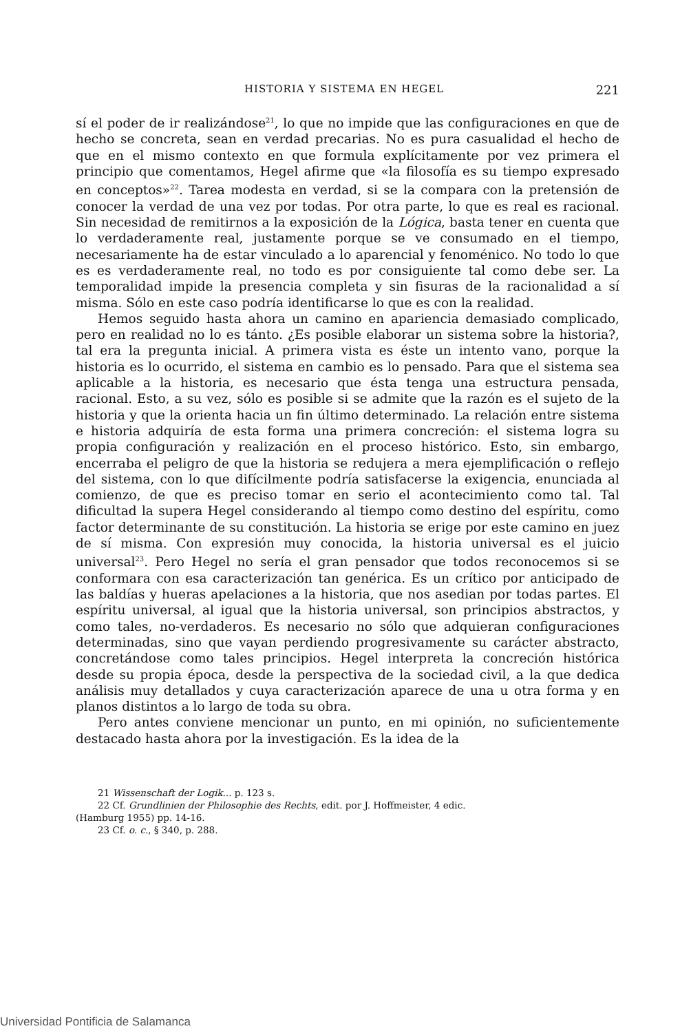HISTORIA Y SISTEMA EN HEGEL 221
sí el poder de ir realizándose<sup>21</sup>, lo que no impide que las configuraciones en que de hecho se concreta, sean en verdad precarias. No es pura casualidad el hecho de que en el mismo contexto en que formula explícitamente por vez primera el principio que comentamos, Hegel afirme que «la filosofía es su tiempo expresado en conceptos»<sup>22</sup>. Tarea modesta en verdad, si se la compara con la pretensión de conocer la verdad de una vez por todas. Por otra parte, lo que es real es racional. Sin necesidad de remitirnos a la exposición de la Lógica, basta tener en cuenta que lo verdaderamente real, justamente porque se ve consumado en el tiempo, necesariamente ha de estar vinculado a lo aparencial y fenoménico. No todo lo que es es verdaderamente real, no todo es por consiguiente tal como debe ser. La temporalidad impide la presencia completa y sin fisuras de la racionalidad a sí misma. Sólo en este caso podría identificarse lo que es con la realidad.
Hemos seguido hasta ahora un camino en apariencia demasiado complicado, pero en realidad no lo es tánto. ¿Es posible elaborar un sistema sobre la historia?, tal era la pregunta inicial. A primera vista es éste un intento vano, porque la historia es lo ocurrido, el sistema en cambio es lo pensado. Para que el sistema sea aplicable a la historia, es necesario que ésta tenga una estructura pensada, racional. Esto, a su vez, sólo es posible si se admite que la razón es el sujeto de la historia y que la orienta hacia un fin último determinado. La relación entre sistema e historia adquiría de esta forma una primera concreción: el sistema logra su propia configuración y realización en el proceso histórico. Esto, sin embargo, encerraba el peligro de que la historia se redujera a mera ejemplificación o reflejo del sistema, con lo que difícilmente podría satisfacerse la exigencia, enunciada al comienzo, de que es preciso tomar en serio el acontecimiento como tal. Tal dificultad la supera Hegel considerando al tiempo como destino del espíritu, como factor determinante de su constitución. La historia se erige por este camino en juez de sí misma. Con expresión muy conocida, la historia universal es el juicio universal<sup>23</sup>. Pero Hegel no sería el gran pensador que todos reconocemos si se conformara con esa caracterización tan genérica. Es un crítico por anticipado de las baldías y hueras apelaciones a la historia, que nos asedian por todas partes. El espíritu universal, al igual que la historia universal, son principios abstractos, y como tales, no-verdaderos. Es necesario no sólo que adquieran configuraciones determinadas, sino que vayan perdiendo progresivamente su carácter abstracto, concretándose como tales principios. Hegel interpreta la concreción histórica desde su propia época, desde la perspectiva de la sociedad civil, a la que dedica análisis muy detallados y cuya caracterización aparece de una u otra forma y en planos distintos a lo largo de toda su obra.
Pero antes conviene mencionar un punto, en mi opinión, no suficientemente destacado hasta ahora por la investigación. Es la idea de la
21 Wissenschaft der Logik... p. 123 s.
22 Cf. Grundlinien der Philosophie des Rechts, edit. por J. Hoffmeister, 4 edic.
(Hamburg 1955) pp. 14-16.
23 Cf. o. c., § 340, p. 288.
Universidad Pontificia de Salamanca